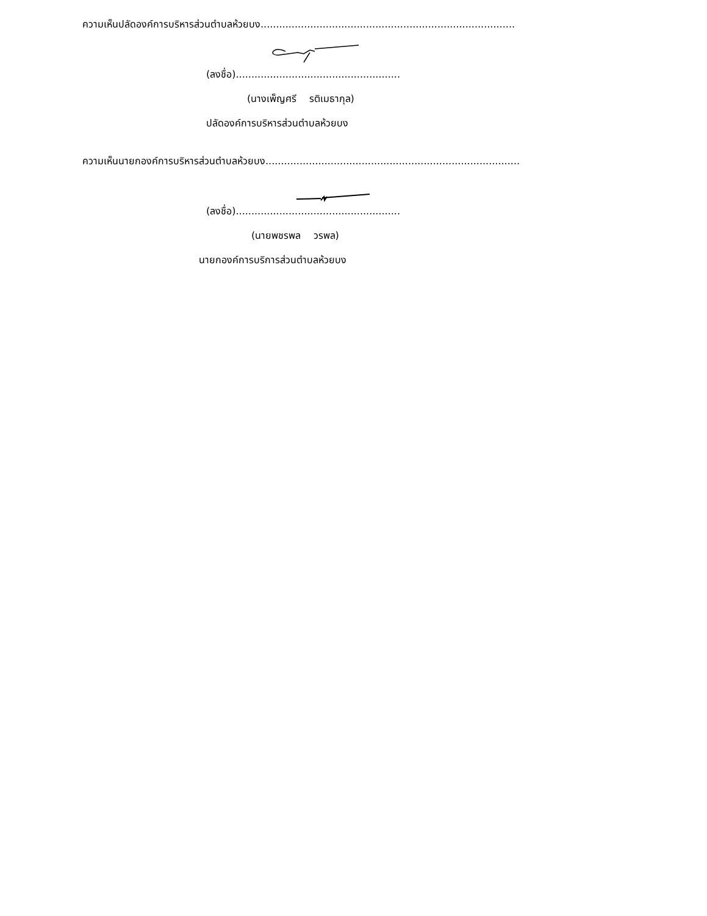ความเห็นปลัดองค์การบริหารส่วนตำบลห้วยบง..................................................................................
(ลงชื่อ).....................................................
(นางเพ็ญศรี รติเมธากุล)
ปลัดองค์การบริหารส่วนตำบลห้วยบง
ความเห็นนายกองค์การบริหารส่วนตำบลห้วยบง..................................................................................
(ลงชื่อ).....................................................
(นายพชรพล วรพล)
นายกองค์การบริการส่วนตำบลห้วยบง